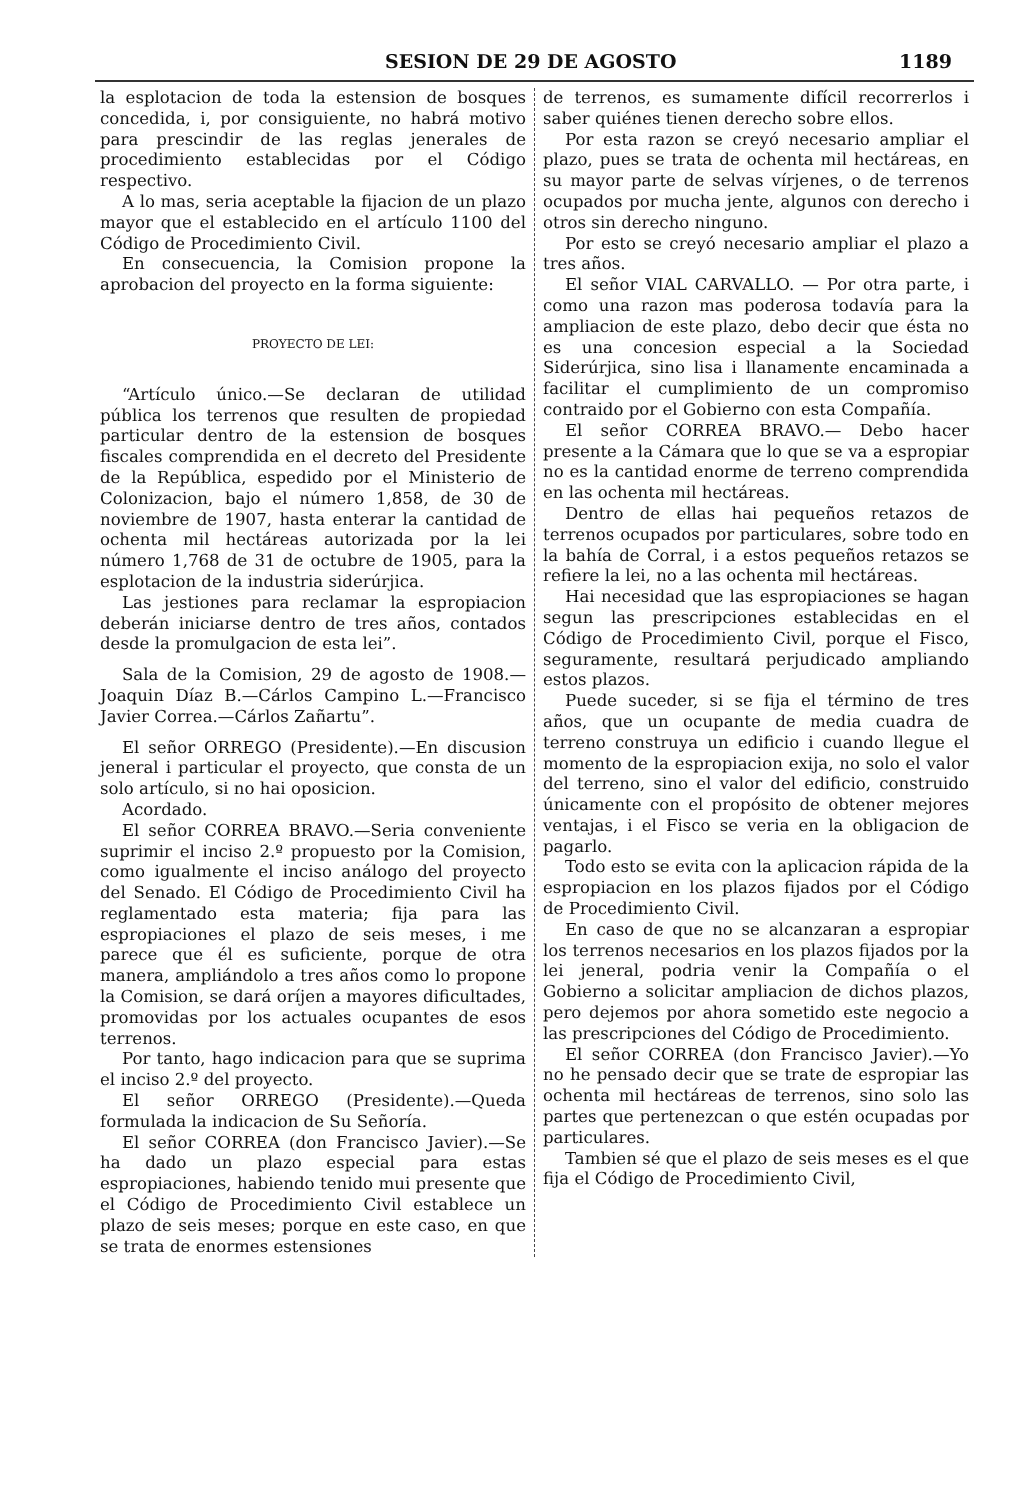SESION DE 29 DE AGOSTO 1189
la esplotacion de toda la estension de bosques concedida, i, por consiguiente, no habrá motivo para prescindir de las reglas jenerales de procedimiento establecidas por el Código respectivo.
A lo mas, seria aceptable la fijacion de un plazo mayor que el establecido en el artículo 1100 del Código de Procedimiento Civil.
En consecuencia, la Comision propone la aprobacion del proyecto en la forma siguiente:
PROYECTO DE LEI:
“Artículo único.—Se declaran de utilidad pública los terrenos que resulten de propiedad particular dentro de la estension de bosques fiscales comprendida en el decreto del Presidente de la República, espedido por el Ministerio de Colonizacion, bajo el número 1,858, de 30 de noviembre de 1907, hasta enterar la cantidad de ochenta mil hectáreas autorizada por la lei número 1,768 de 31 de octubre de 1905, para la esplotacion de la industria siderúrjica.
Las jestiones para reclamar la espropiacion deberán iniciarse dentro de tres años, contados desde la promulgacion de esta lei”.
Sala de la Comision, 29 de agosto de 1908.—Joaquin Díaz B.—Cárlos Campino L.—Francisco Javier Correa.—Cárlos Zañartu”.
El señor ORREGO (Presidente).—En discusion jeneral i particular el proyecto, que consta de un solo artículo, si no hai oposicion.
Acordado.
El señor CORREA BRAVO.—Seria conveniente suprimir el inciso 2.º propuesto por la Comision, como igualmente el inciso análogo del proyecto del Senado. El Código de Procedimiento Civil ha reglamentado esta materia; fija para las espropiaciones el plazo de seis meses, i me parece que él es suficiente, porque de otra manera, ampliándolo a tres años como lo propone la Comision, se dará oríjen a mayores dificultades, promovidas por los actuales ocupantes de esos terrenos.
Por tanto, hago indicacion para que se suprima el inciso 2.º del proyecto.
El señor ORREGO (Presidente).—Queda formulada la indicacion de Su Señoría.
El señor CORREA (don Francisco Javier).—Se ha dado un plazo especial para estas espropiaciones, habiendo tenido mui presente que el Código de Procedimiento Civil establece un plazo de seis meses; porque en este caso, en que se trata de enormes estensiones
de terrenos, es sumamente difícil recorrerlos i saber quiénes tienen derecho sobre ellos.
Por esta razon se creyó necesario ampliar el plazo, pues se trata de ochenta mil hectáreas, en su mayor parte de selvas vírjenes, o de terrenos ocupados por mucha jente, algunos con derecho i otros sin derecho ninguno.
Por esto se creyó necesario ampliar el plazo a tres años.
El señor VIAL CARVALLO. — Por otra parte, i como una razon mas poderosa todavía para la ampliacion de este plazo, debo decir que ésta no es una concesion especial a la Sociedad Siderúrjica, sino lisa i llanamente encaminada a facilitar el cumplimiento de un compromiso contraido por el Gobierno con esta Compañía.
El señor CORREA BRAVO.— Debo hacer presente a la Cámara que lo que se va a espropiar no es la cantidad enorme de terreno comprendida en las ochenta mil hectáreas.
Dentro de ellas hai pequeños retazos de terrenos ocupados por particulares, sobre todo en la bahía de Corral, i a estos pequeños retazos se refiere la lei, no a las ochenta mil hectáreas.
Hai necesidad que las espropiaciones se hagan segun las prescripciones establecidas en el Código de Procedimiento Civil, porque el Fisco, seguramente, resultará perjudicado ampliando estos plazos.
Puede suceder, si se fija el término de tres años, que un ocupante de media cuadra de terreno construya un edificio i cuando llegue el momento de la espropiacion exija, no solo el valor del terreno, sino el valor del edificio, construido únicamente con el propósito de obtener mejores ventajas, i el Fisco se veria en la obligacion de pagarlo.
Todo esto se evita con la aplicacion rápida de la espropiacion en los plazos fijados por el Código de Procedimiento Civil.
En caso de que no se alcanzaran a espropiar los terrenos necesarios en los plazos fijados por la lei jeneral, podria venir la Compañía o el Gobierno a solicitar ampliacion de dichos plazos, pero dejemos por ahora sometido este negocio a las prescripciones del Código de Procedimiento.
El señor CORREA (don Francisco Javier).—Yo no he pensado decir que se trate de espropiar las ochenta mil hectáreas de terrenos, sino solo las partes que pertenezcan o que estén ocupadas por particulares.
Tambien sé que el plazo de seis meses es el que fija el Código de Procedimiento Civil,